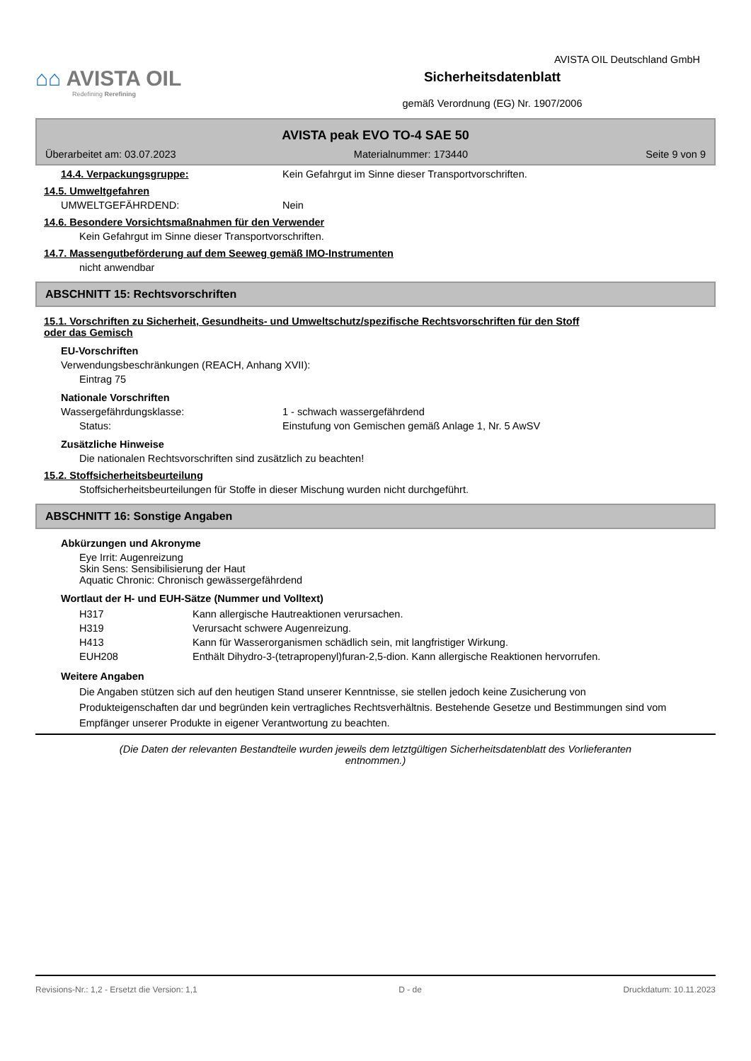⌂⌂ AVISTA OIL
Redefining Rerefining
Sicherheitsdatenblatt
gemäß Verordnung (EG) Nr. 1907/2006
AVISTA OIL Deutschland GmbH
AVISTA peak EVO TO-4 SAE 50
Überarbeitet am: 03.07.2023 Materialnummer: 173440 Seite 9 von 9
14.4. Verpackungsgruppe: Kein Gefahrgut im Sinne dieser Transportvorschriften.
14.5. Umweltgefahren
UMWELTGEFÄHRDEND: Nein
14.6. Besondere Vorsichtsmaßnahmen für den Verwender
Kein Gefahrgut im Sinne dieser Transportvorschriften.
14.7. Massengutbeförderung auf dem Seeweg gemäß IMO-Instrumenten
nicht anwendbar
ABSCHNITT 15: Rechtsvorschriften
15.1. Vorschriften zu Sicherheit, Gesundheits- und Umweltschutz/spezifische Rechtsvorschriften für den Stoff
oder das Gemisch
EU-Vorschriften
Verwendungsbeschränkungen (REACH, Anhang XVII):
Eintrag 75
Nationale Vorschriften
Wassergefährdungsklasse: 1 - schwach wassergefährdend
Status: Einstufung von Gemischen gemäß Anlage 1, Nr. 5 AwSV
Zusätzliche Hinweise
Die nationalen Rechtsvorschriften sind zusätzlich zu beachten!
15.2. Stoffsicherheitsbeurteilung
Stoffsicherheitsbeurteilungen für Stoffe in dieser Mischung wurden nicht durchgeführt.
ABSCHNITT 16: Sonstige Angaben
Abkürzungen und Akronyme
Eye Irrit: Augenreizung
Skin Sens: Sensibilisierung der Haut
Aquatic Chronic: Chronisch gewässergefährdend
Wortlaut der H- und EUH-Sätze (Nummer und Volltext)
| H317 | Kann allergische Hautreaktionen verursachen. |
| H319 | Verursacht schwere Augenreizung. |
| H413 | Kann für Wasserorganismen schädlich sein, mit langfristiger Wirkung. |
| EUH208 | Enthält Dihydro-3-(tetrapropenyl)furan-2,5-dion. Kann allergische Reaktionen hervorrufen. |
Weitere Angaben
Die Angaben stützen sich auf den heutigen Stand unserer Kenntnisse, sie stellen jedoch keine Zusicherung von Produkteigenschaften dar und begründen kein vertragliches Rechtsverhältnis. Bestehende Gesetze und Bestimmungen sind vom Empfänger unserer Produkte in eigener Verantwortung zu beachten.
(Die Daten der relevanten Bestandteile wurden jeweils dem letztgültigen Sicherheitsdatenblatt des Vorlieferanten
entnommen.)
Revisions-Nr.: 1,2 - Ersetzt die Version: 1,1 D - de Druckdatum: 10.11.2023